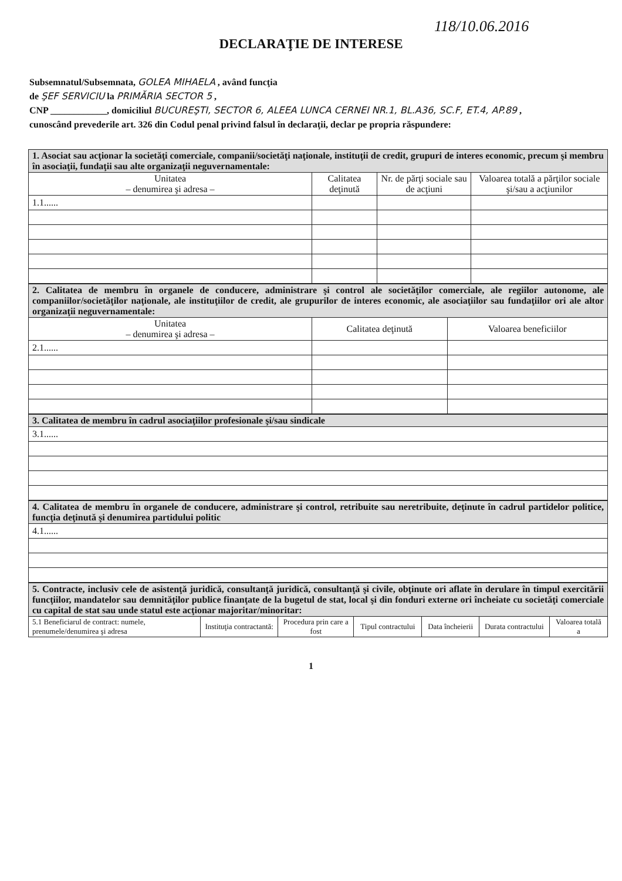118/10.06.2016
DECLARAŢIE DE INTERESE
Subsemnatul/Subsemnata, GOLEA MIHAELA , având funcţia
de ŞEF SERVICIU la PRIMĂRIA SECTOR 5 ,
CNP ____________, domiciliul BUCUREŞTI, SECTOR 6, ALEEA LUNCA CERNEI NR.1, BL.A36, SC.F, ET.4, AP.89 ,
cunoscând prevederile art. 326 din Codul penal privind falsul în declaraţii, declar pe propria răspundere:
| 1. Asociat sau acţionar la societăţi comerciale, companii/societăţi naţionale, instituţii de credit, grupuri de interes economic, precum şi membru în asociaţii, fundaţii sau alte organizaţii neguvernamentale: | | | |
| Unitatea – denumirea şi adresa – | Calitatea deţinută | Nr. de părţi sociale sau de acţiuni | Valoarea totală a părţilor sociale şi/sau a acţiunilor |
| 1.1...... | | | |
| 2. Calitatea de membru în organele de conducere, administrare şi control ale societăţilor comerciale, ale regiilor autonome, ale companiilor/societăţilor naţionale, ale instituţiilor de credit, ale grupurilor de interes economic, ale asociaţiilor sau fundaţiilor ori ale altor organizaţii neguvernamentale: | | |
| Unitatea – denumirea şi adresa – | Calitatea deţinută | Valoarea beneficiilor |
| 2.1...... | | |
| 3. Calitatea de membru în cadrul asociaţiilor profesionale şi/sau sindicale |
| 3.1...... |
| 4. Calitatea de membru în organele de conducere, administrare şi control, retribuite sau neretribuite, deţinute în cadrul partidelor politice, funcţia deţinută şi denumirea partidului politic |
| 4.1...... |
| 5. Contracte, inclusiv cele de asistenţă juridică, consultanţă juridică, consultanţă şi civile, obţinute ori aflate în derulare în timpul exercitării funcţiilor, mandatelor sau demnităţilor publice finanţate de la bugetul de stat, local şi din fonduri externe ori încheiate cu societăţi comerciale cu capital de stat sau unde statul este acţionar majoritar/minoritar: | | | | | | |
| 5.1 Beneficiarul de contract: numele, prenumele/denumirea şi adresa | Instituţia contractantă: | Procedura prin care a fost | Tipul contractului | Data încheierii | Durata contractului | Valoarea totală a |
1